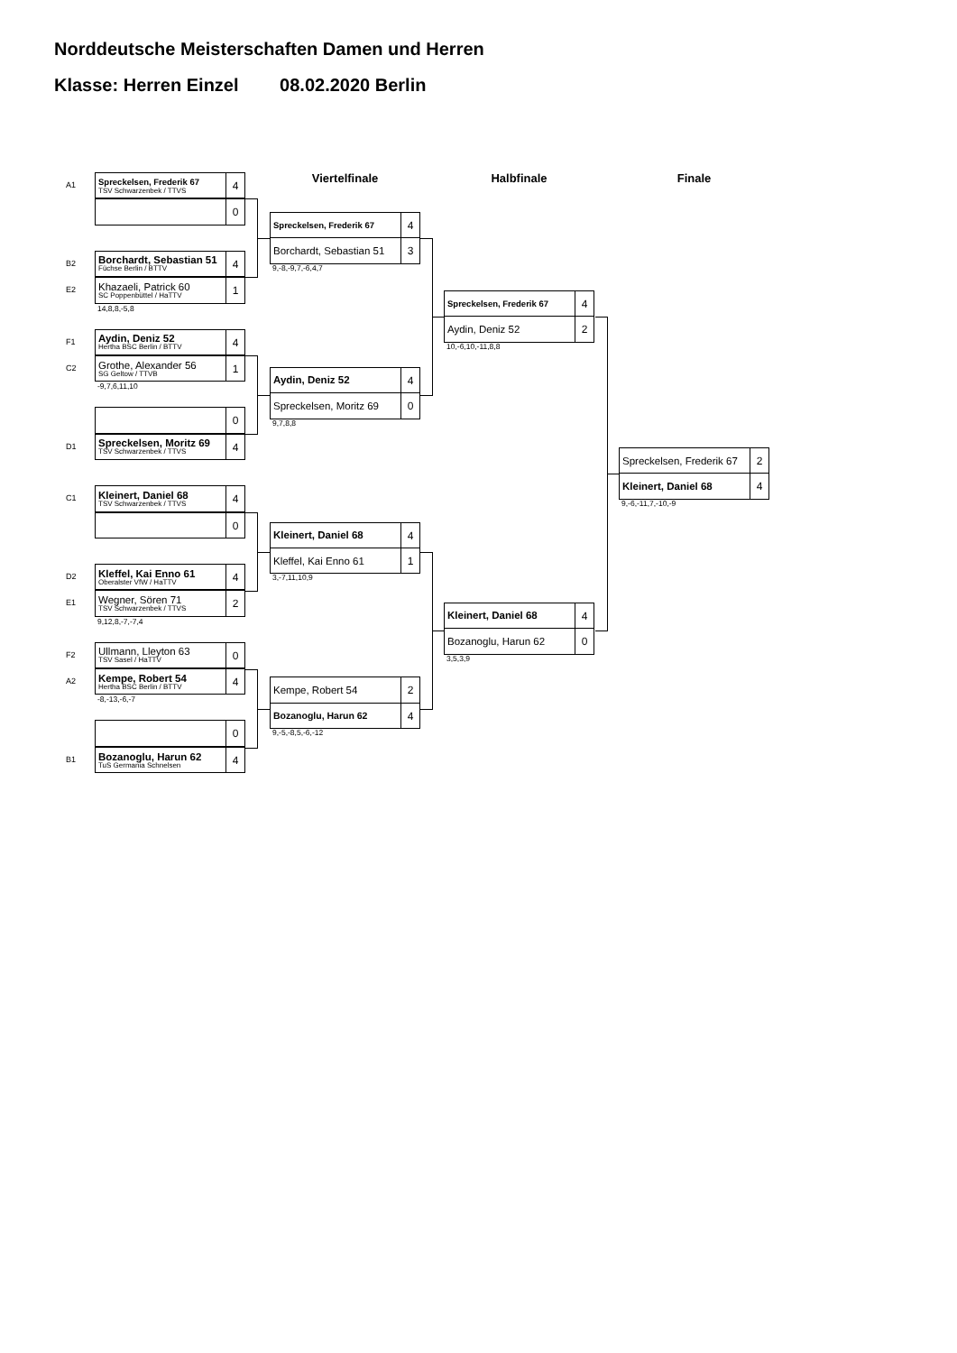Norddeutsche Meisterschaften Damen und Herren
Klasse: Herren Einzel 08.02.2020 Berlin
A1
Spreckelsen, Frederik 67
TSV Schwarzenbek / TTVS
4
0
B2
Borchardt, Sebastian 51
Füchse Berlin / BTTV
4
E2
Khazaeli, Patrick 60
SC Poppenbüttel / HaTTV
1
14,8,8,-5,8
F1
Aydin, Deniz 52
Hertha BSC Berlin / BTTV
4
C2
Grothe, Alexander 56
SG Geltow / TTVB
1
-9,7,6,11,10
0
D1
Spreckelsen, Moritz 69
TSV Schwarzenbek / TTVS
4
C1
Kleinert, Daniel 68
TSV Schwarzenbek / TTVS
4
0
D2
Kleffel, Kai Enno 61
Oberalster VfW / HaTTV
4
E1
Wegner, Sören 71
TSV Schwarzenbek / TTVS
2
9,12,8,-7,-7,4
F2
Ullmann, Lleyton 63
TSV Sasel / HaTTV
0
A2
Kempe, Robert 54
Hertha BSC Berlin / BTTV
4
-8,-13,-6,-7
0
B1
Bozanoglu, Harun 62
TuS Germania Schnelsen
4
Viertelfinale
Spreckelsen, Frederik 67
4
Borchardt, Sebastian 51
3
9,-8,-9,7,-6,4,7
Aydin, Deniz 52
4
Spreckelsen, Moritz 69
0
9,7,8,8
Kleinert, Daniel 68
4
Kleffel, Kai Enno 61
1
3,-7,11,10,9
Kempe, Robert 54
2
Bozanoglu, Harun 62
4
9,-5,-8,5,-6,-12
Halbfinale
Spreckelsen, Frederik 67
4
Aydin, Deniz 52
2
10,-6,10,-11,8,8
Kleinert, Daniel 68
4
Bozanoglu, Harun 62
0
3,5,3,9
Finale
Spreckelsen, Frederik 67
2
Kleinert, Daniel 68
4
9,-6,-11,7,-10,-9